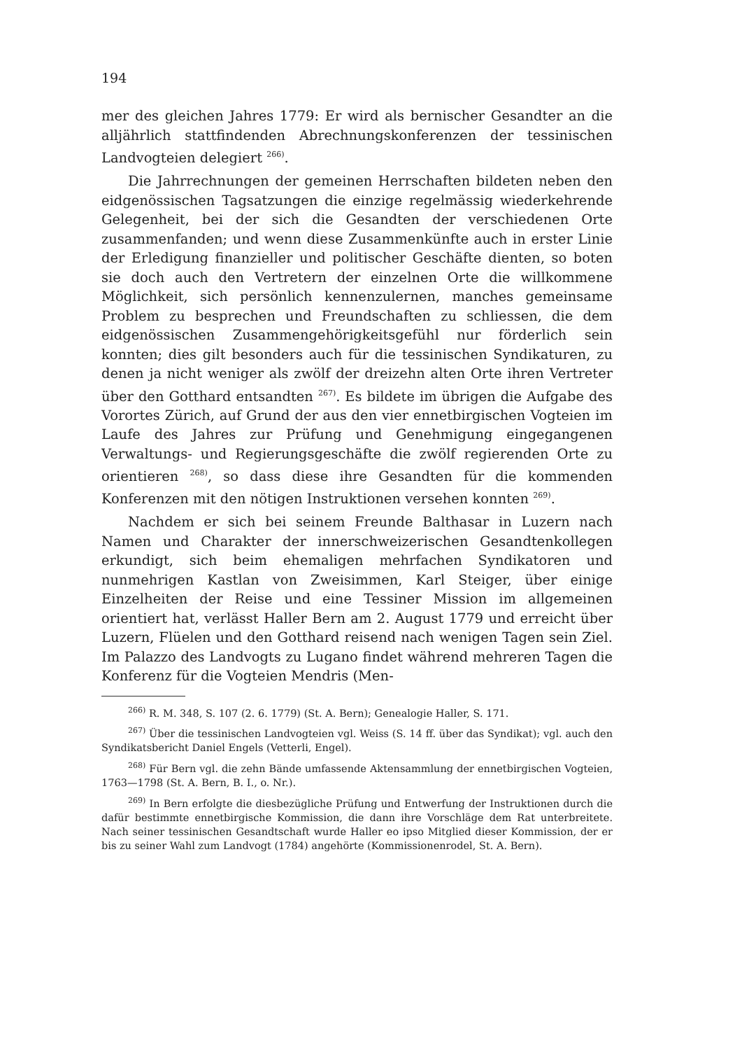194
mer des gleichen Jahres 1779: Er wird als bernischer Gesandter an die alljährlich stattfindenden Abrechnungskonferenzen der tessinischen Landvogteien delegiert <sup>266)</sup>.
Die Jahrrechnungen der gemeinen Herrschaften bildeten neben den eidgenössischen Tagsatzungen die einzige regelmässig wiederkehrende Gelegenheit, bei der sich die Gesandten der verschiedenen Orte zusammenfanden; und wenn diese Zusammenkünfte auch in erster Linie der Erledigung finanzieller und politischer Geschäfte dienten, so boten sie doch auch den Vertretern der einzelnen Orte die willkommene Möglichkeit, sich persönlich kennenzulernen, manches gemeinsame Problem zu besprechen und Freundschaften zu schliessen, die dem eidgenössischen Zusammengehörigkeitsgefühl nur förderlich sein konnten; dies gilt besonders auch für die tessinischen Syndikaturen, zu denen ja nicht weniger als zwölf der dreizehn alten Orte ihren Vertreter über den Gotthard entsandten <sup>267)</sup>. Es bildete im übrigen die Aufgabe des Vorortes Zürich, auf Grund der aus den vier ennetbirgischen Vogteien im Laufe des Jahres zur Prüfung und Genehmigung eingegangenen Verwaltungs- und Regierungsgeschäfte die zwölf regierenden Orte zu orientieren <sup>268)</sup>, so dass diese ihre Gesandten für die kommenden Konferenzen mit den nötigen Instruktionen versehen konnten <sup>269)</sup>.
Nachdem er sich bei seinem Freunde Balthasar in Luzern nach Namen und Charakter der innerschweizerischen Gesandtenkollegen erkundigt, sich beim ehemaligen mehrfachen Syndikatoren und nunmehrigen Kastlan von Zweisimmen, Karl Steiger, über einige Einzelheiten der Reise und eine Tessiner Mission im allgemeinen orientiert hat, verlässt Haller Bern am 2. August 1779 und erreicht über Luzern, Flüelen und den Gotthard reisend nach wenigen Tagen sein Ziel. Im Palazzo des Landvogts zu Lugano findet während mehreren Tagen die Konferenz für die Vogteien Mendris (Men-
<sup>266)</sup> R. M. 348, S. 107 (2. 6. 1779) (St. A. Bern); Genealogie Haller, S. 171.
<sup>267)</sup> Über die tessinischen Landvogteien vgl. Weiss (S. 14 ff. über das Syndikat); vgl. auch den Syndikatsbericht Daniel Engels (Vetterli, Engel).
<sup>268)</sup> Für Bern vgl. die zehn Bände umfassende Aktensammlung der ennetbirgischen Vogteien, 1763—1798 (St. A. Bern, B. I., o. Nr.).
<sup>269)</sup> In Bern erfolgte die diesbezügliche Prüfung und Entwerfung der Instruktionen durch die dafür bestimmte ennetbirgische Kommission, die dann ihre Vorschläge dem Rat unterbreitete. Nach seiner tessinischen Gesandtschaft wurde Haller eo ipso Mitglied dieser Kommission, der er bis zu seiner Wahl zum Landvogt (1784) angehörte (Kommissionenrodel, St. A. Bern).